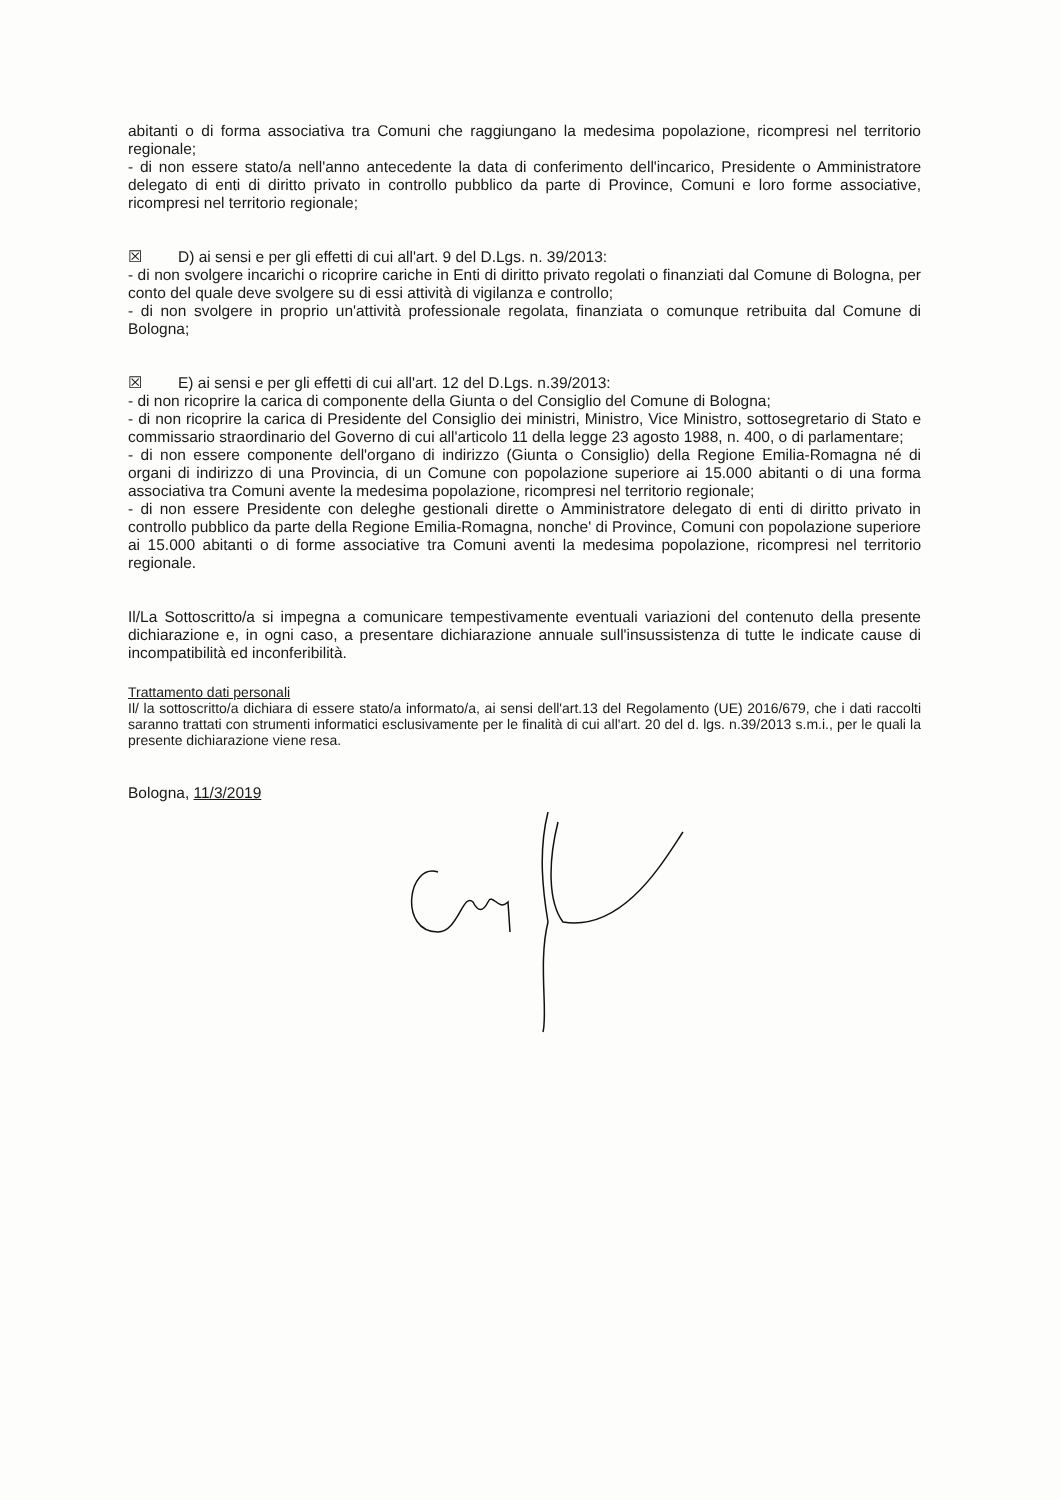abitanti o di forma associativa tra Comuni che raggiungano la medesima popolazione, ricompresi nel territorio regionale;
- di non essere stato/a nell'anno antecedente la data di conferimento dell'incarico, Presidente o Amministratore delegato di enti di diritto privato in controllo pubblico da parte di Province, Comuni e loro forme associative, ricompresi nel territorio regionale;
☒ D) ai sensi e per gli effetti di cui all'art. 9 del D.Lgs. n. 39/2013:
- di non svolgere incarichi o ricoprire cariche in Enti di diritto privato regolati o finanziati dal Comune di Bologna, per conto del quale deve svolgere su di essi attività di vigilanza e controllo;
- di non svolgere in proprio un'attività professionale regolata, finanziata o comunque retribuita dal Comune di Bologna;
☒ E) ai sensi e per gli effetti di cui all'art. 12 del D.Lgs. n.39/2013:
- di non ricoprire la carica di componente della Giunta o del Consiglio del Comune di Bologna;
- di non ricoprire la carica di Presidente del Consiglio dei ministri, Ministro, Vice Ministro, sottosegretario di Stato e commissario straordinario del Governo di cui all'articolo 11 della legge 23 agosto 1988, n. 400, o di parlamentare;
- di non essere componente dell'organo di indirizzo (Giunta o Consiglio) della Regione Emilia-Romagna né di organi di indirizzo di una Provincia, di un Comune con popolazione superiore ai 15.000 abitanti o di una forma associativa tra Comuni avente la medesima popolazione, ricompresi nel territorio regionale;
- di non essere Presidente con deleghe gestionali dirette o Amministratore delegato di enti di diritto privato in controllo pubblico da parte della Regione Emilia-Romagna, nonche' di Province, Comuni con popolazione superiore ai 15.000 abitanti o di forme associative tra Comuni aventi la medesima popolazione, ricompresi nel territorio regionale.
Il/La Sottoscritto/a si impegna a comunicare tempestivamente eventuali variazioni del contenuto della presente dichiarazione e, in ogni caso, a presentare dichiarazione annuale sull'insussistenza di tutte le indicate cause di incompatibilità ed inconferibilità.
Trattamento dati personali
Il/ la sottoscritto/a dichiara di essere stato/a informato/a, ai sensi dell'art.13 del Regolamento (UE) 2016/679, che i dati raccolti saranno trattati con strumenti informatici esclusivamente per le finalità di cui all'art. 20 del d. lgs. n.39/2013 s.m.i., per le quali la presente dichiarazione viene resa.
Bologna, 11/3/2019